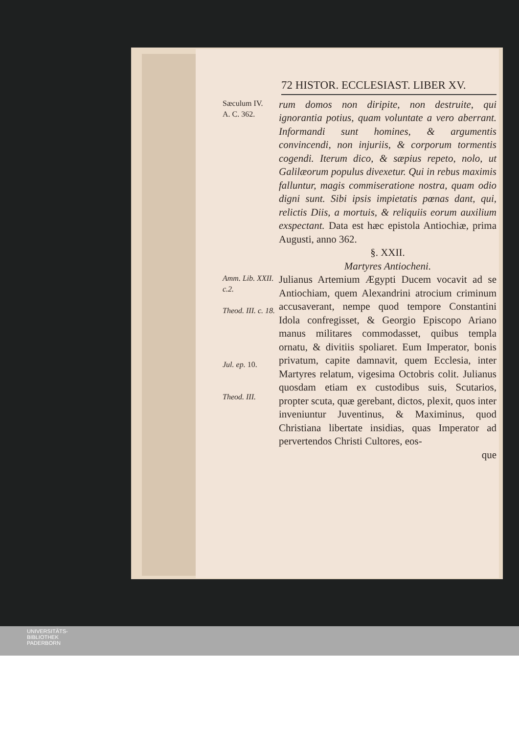72 HISTOR. ECCLESIAST. LIBER XV.
Sæculum IV.
A. C. 362.
rum domos non diripite, non destruite, qui ignorantia potius, quam voluntate a vero aberrant. Informandi sunt homines, & argumentis convincendi, non injuriis, & corporum tormentis cogendi. Iterum dico, & sæpius repeto, nolo, ut Galilæorum populus divexetur. Qui in rebus maximis falluntur, magis commiseratione nostra, quam odio digni sunt. Sibi ipsis impietatis pœnas dant, qui, relictis Diis, a mortuis, & reliquiis eorum auxilium exspectant. Data est hæc epistola Antiochiæ, prima Augusti, anno 362.
§. XXII.
Martyres Antiocheni.
Amm. Lib. XXII. c.2.
Theod. III. c. 18.
Jul. ep. 10.
Theod. III.
Julianus Artemium Ægypti Ducem vocavit ad se Antiochiam, quem Alexandrini atrocium criminum accusaverant, nempe quod tempore Constantini Idola confregisset, & Georgio Episcopo Ariano manus militares commodasset, quibus templa ornatu, & divitiis spoliaret. Eum Imperator, bonis privatum, capite damnavit, quem Ecclesia, inter Martyres relatum, vigesima Octobris colit. Julianus quosdam etiam ex custodibus suis, Scutarios, propter scuta, quæ gerebant, dictos, plexit, quos inter inveniuntur Juventinus, & Maximinus, quod Christiana libertate insidias, quas Imperator ad pervertendos Christi Cultores, eos-
que
UNIVERSITÄTS-
BIBLIOTHEK
PADERBORN